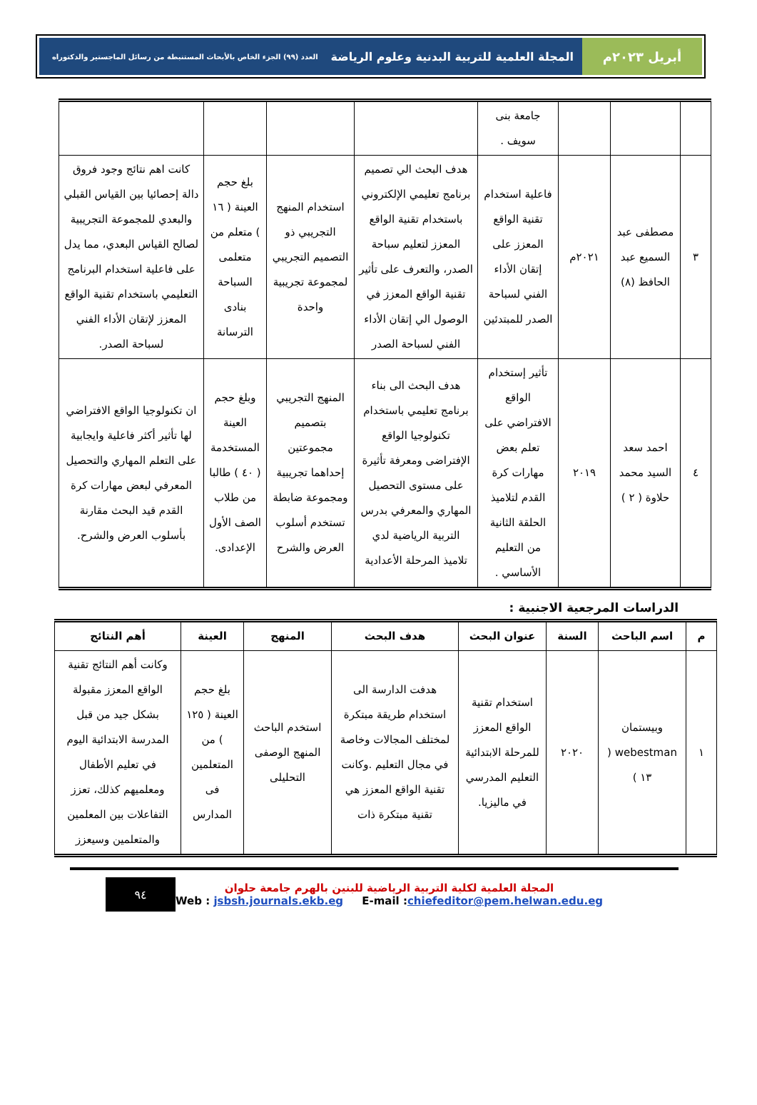أبريل ٢٠٢٣م المجلة العلمية للتربية البدنية وعلوم الرياضة العدد (٩٩) الجزء الخاص بالأبحاث المستنبطة من رسائل الماجستير والدكتوراه
| | | | جامعة بنى سويف . | | | | |
| ٣ | مصطفى عبد السميع عبد الحافظ (٨) | ٢٠٢١م | فاعلية استخدام تقنية الواقع المعزز على إتقان الأداء الفني لسباحة الصدر للمبتدئين | هدف البحث الي تصميم برنامج تعليمي الإلكتروني باستخدام تقنية الواقع المعزز لتعليم سباحة الصدر، والتعرف على تأثير تقنية الواقع المعزز في الوصول الي إتقان الأداء الفني لسباحة الصدر | استخدام المنهج التجريبي ذو التصميم التجريبي لمجموعة تجريبية واحدة | بلغ حجم العينة ( ١٦ ) متعلم من متعلمى السباحة بنادى الترسانة | كانت اهم نتائج وجود فروق دالة إحصائيا بين القياس القبلي والبعدي للمجموعة التجريبية لصالح القياس البعدي، مما يدل على فاعلية استخدام البرنامج التعليمي باستخدام تقنية الواقع المعزز لإتقان الأداء الفني لسباحة الصدر. |
| ٤ | احمد سعد السيد محمد حلاوة ( ٢ ) | ٢٠١٩ | تأثير إستخدام الواقع الافتراضي على تعلم بعض مهارات كرة القدم لتلاميذ الحلقة الثانية من التعليم الأساسي . | هدف البحث الى بناء برنامج تعليمي باستخدام تكنولوجيا الواقع الإفتراضى ومعرفة تأثيرة على مستوى التحصيل المهاري والمعرفي بدرس التربية الرياضية لدي تلاميذ المرحلة الأعدادية | المنهج التجريبي بتصميم مجموعتين إحداهما تجريبية ومجموعة ضابطة تستخدم أسلوب العرض والشرح | وبلغ حجم العينة المستخدمة ( ٤٠ ) طالبا من طلاب الصف الأول الإعدادى. | ان تكنولوجيا الواقع الافتراضي لها تأثير أكثر فاعلية وايجابية على التعلم المهاري والتحصيل المعرفي لبعض مهارات كرة القدم قيد البحث مقارنة بأسلوب العرض والشرح. |
الدراسات المرجعية الاجنبية :
| م | اسم الباحث | السنة | عنوان البحث | هدف البحث | المنهج | العينة | أهم النتائج |
| --- | --- | --- | --- | --- | --- | --- | --- |
| ١ | وبيستمان webestman ( ١٣ ) | ٢٠٢٠ | استخدام تقنية الواقع المعزز للمرحلة الابتدائية التعليم المدرسي في ماليزيا. | هدفت الدارسة الى استخدام طريقة مبتكرة لمختلف المجالات وخاصة في مجال التعليم .وكانت تقنية الواقع المعزز هي تقنية مبتكرة ذات | استخدم الباحث المنهج الوصفى التحليلى | بلغ حجم العينة ( ١٢٥ ) من المتعلمين فى المدارس | وكانت أهم النتائج تقنية الواقع المعزز مقبولة بشكل جيد من قبل المدرسة الابتدائية اليوم في تعليم الأطفال ومعلميهم كذلك، تعزز التفاعلات بين المعلمين والمتعلمين وسيعزز |
٩٤
المجلة العلمية لكلية التربية الرياضية للبنين بالهرم جامعة حلوان
Web : jsbsh.journals.ekb.eg E-mail :chiefeditor@pem.helwan.edu.eg